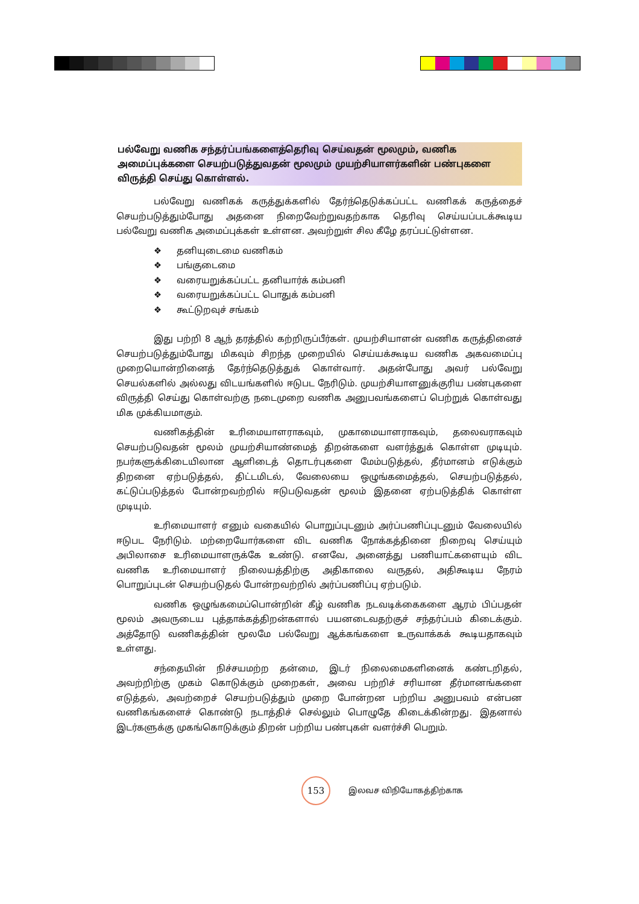பல்வேறு வணிக சந்தர்ப்பங்களைத்தெரிவு செய்வதன் மூலமும், வணிக அமைப்புக்களை செயற்படுத்துவதன் மூலமும் முயற்சியாளர்களின் பண்புகளை விருத்தி செய்து கொள்ளல்.
பல்வேறு வணிகக் கருத்துக்களில் தேர்ந்தெடுக்கப்பட்ட வணிகக் கருத்தைச் செயற்படுத்தும்போது அதனை நிறைவேற்றுவதற்காக தெரிவு செய்யப்படக்கூடிய பல்வேறு வணிக அமைப்புக்கள் உள்ளன. அவற்றுள் சில கீழே தரப்பட்டுள்ளன.
❖ தனியுடைமை வணிகம்
❖ பங்குடைமை
❖ வரையறுக்கப்பட்ட தனியார்க் கம்பனி
❖ வரையறுக்கப்பட்ட பொதுக் கம்பனி
❖ கூட்டுறவுச் சங்கம்
இது பற்றி 8 ஆந் தரத்தில் கற்றிருப்பீர்கள். முயற்சியாளன் வணிக கருத்தினைச் செயற்படுத்தும்போது மிகவும் சிறந்த முறையில் செய்யக்கூடிய வணிக அகவமைப்பு முறையொன்றினைத் தேர்ந்தெடுத்துக் கொள்வார். அதன்போது அவர் பல்வேறு செயல்களில் அல்லது விடயங்களில் ஈடுபட நேரிடும். முயற்சியாளனுக்குரிய பண்புகளை விருத்தி செய்து கொள்வற்கு நடைமுறை வணிக அனுபவங்களைப் பெற்றுக் கொள்வது மிக முக்கியமாகும்.
வணிகத்தின் உரிமையாளராகவும், முகாமையாளராகவும், தலைவராகவும் செயற்படுவதன் மூலம் முயற்சியாண்மைத் திறன்களை வளர்த்துக் கொள்ள முடியும். நபர்களுக்கிடையிலான ஆளிடைத் தொடர்புகளை மேம்படுத்தல், தீர்மானம் எடுக்கும் திறனை ஏற்படுத்தல், திட்டமிடல், வேலையை ஒழுங்கமைத்தல், செயற்படுத்தல், கட்டுப்படுத்தல் போன்றவற்றில் ஈடுபடுவதன் மூலம் இதனை ஏற்படுத்திக் கொள்ள முடியும்.
உரிமையாளர் எனும் வகையில் பொறுப்புடனும் அர்ப்பணிப்புடனும் வேலையில் ஈடுபட நேரிடும். மற்றையோர்களை விட வணிக நோக்கத்தினை நிறைவு செய்யும் அபிலாசை உரிமையாளருக்கே உண்டு. எனவே, அனைத்து பணியாட்களையும் விட வணிக உரிமையாளர் நிலையத்திற்கு அதிகாலை வருதல், அதிகூடிய நேரம் பொறுப்புடன் செயற்படுதல் போன்றவற்றில் அர்ப்பணிப்பு ஏற்படும்.
வணிக ஒழுங்கமைப்பொன்றின் கீழ் வணிக நடவடிக்கைகளை ஆரம் பிப்பதன் மூலம் அவருடைய புத்தாக்கத்திறன்களால் பயனடைவதற்குச் சந்தர்ப்பம் கிடைக்கும். அத்தோடு வணிகத்தின் மூலமே பல்வேறு ஆக்கங்களை உருவாக்கக் கூடியதாகவும் உள்ளது.
சந்தையின் நிச்சயமற்ற தன்மை, இடர் நிலைமைகளினைக் கண்டறிதல், அவற்றிற்கு முகம் கொடுக்கும் முறைகள், அவை பற்றிச் சரியான தீர்மானங்களை எடுத்தல், அவற்றைச் செயற்படுத்தும் முறை போன்றன பற்றிய அனுபவம் என்பன வணிகங்களைச் கொண்டு நடாத்திச் செல்லும் பொழுதே கிடைக்கின்றது. இதனால் இடர்களுக்கு முகங்கொடுக்கும் திறன் பற்றிய பண்புகள் வளர்ச்சி பெறும்.
153
இலவச விநியோகத்திற்காக